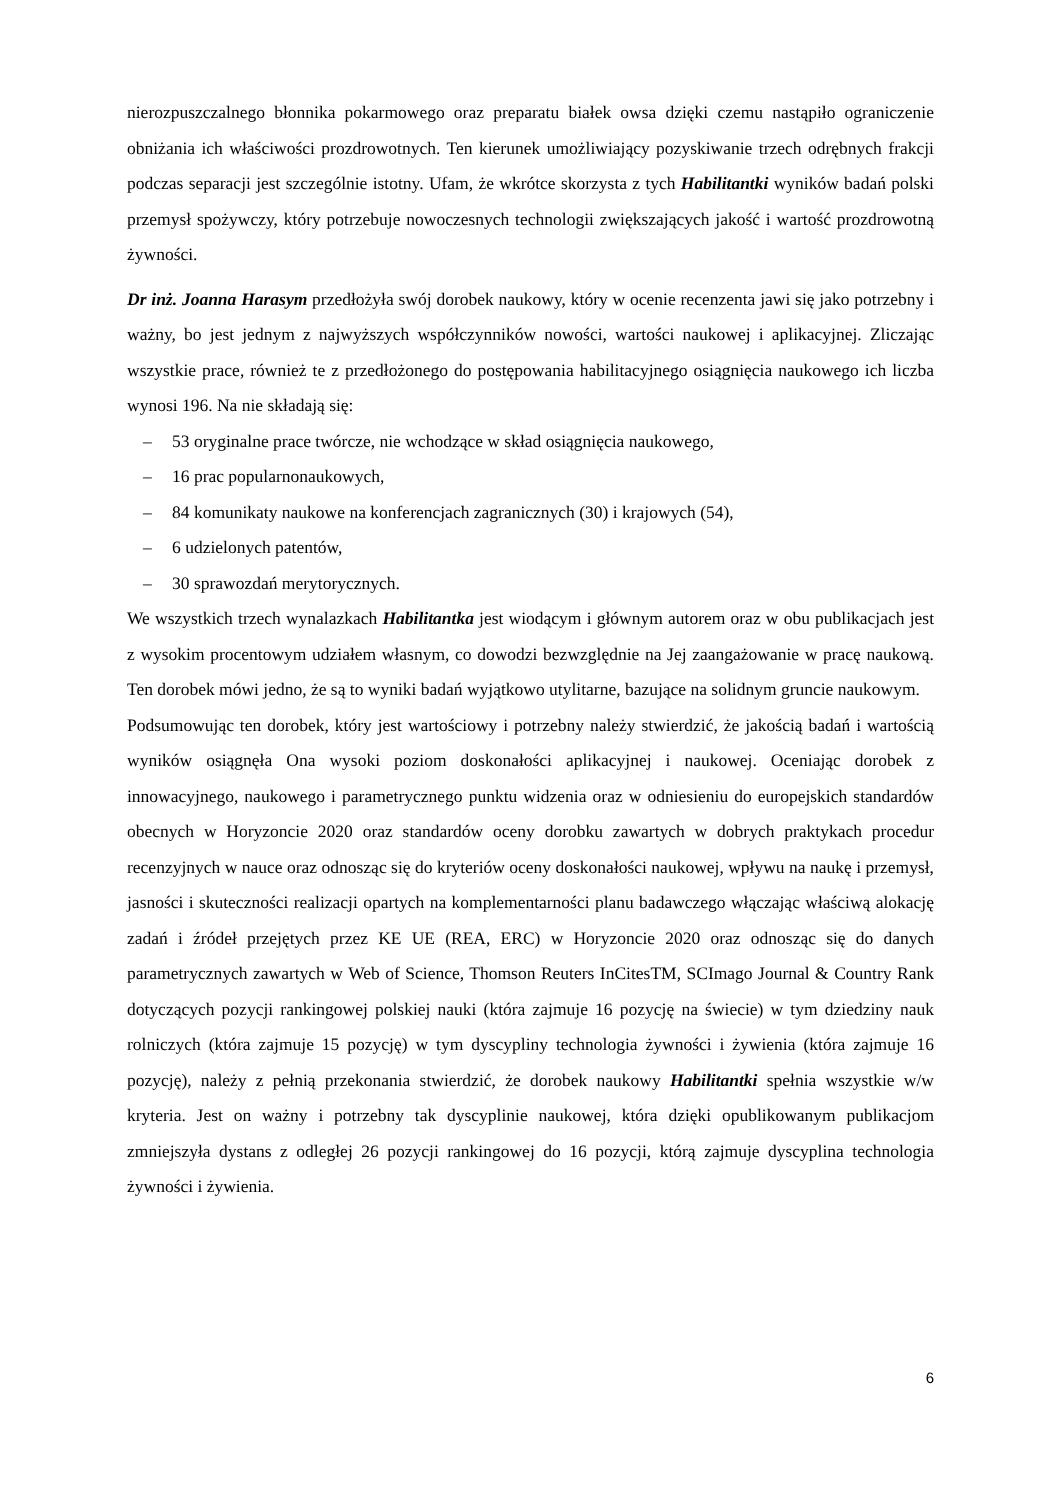nierozpuszczalnego błonnika pokarmowego oraz preparatu białek owsa dzięki czemu nastąpiło ograniczenie obniżania ich właściwości prozdrowotnych. Ten kierunek umożliwiający pozyskiwanie trzech odrębnych frakcji podczas separacji jest szczególnie istotny. Ufam, że wkrótce skorzysta z tych Habilitantki wyników badań polski przemysł spożywczy, który potrzebuje nowoczesnych technologii zwiększających jakość i wartość prozdrowotną żywności.
Dr inż. Joanna Harasym przedłożyła swój dorobek naukowy, który w ocenie recenzenta jawi się jako potrzebny i ważny, bo jest jednym z najwyższych współczynników nowości, wartości naukowej i aplikacyjnej. Zliczając wszystkie prace, również te z przedłożonego do postępowania habilitacyjnego osiągnięcia naukowego ich liczba wynosi 196. Na nie składają się:
– 53 oryginalne prace twórcze, nie wchodzące w skład osiągnięcia naukowego,
– 16 prac popularnonaukowych,
– 84 komunikaty naukowe na konferencjach zagranicznych (30) i krajowych (54),
– 6 udzielonych patentów,
– 30 sprawozdań merytorycznych.
We wszystkich trzech wynalazkach Habilitantka jest wiodącym i głównym autorem oraz w obu publikacjach jest z wysokim procentowym udziałem własnym, co dowodzi bezwzględnie na Jej zaangażowanie w pracę naukową. Ten dorobek mówi jedno, że są to wyniki badań wyjątkowo utylitarne, bazujące na solidnym gruncie naukowym.
Podsumowując ten dorobek, który jest wartościowy i potrzebny należy stwierdzić, że jakością badań i wartością wyników osiągnęła Ona wysoki poziom doskonałości aplikacyjnej i naukowej. Oceniając dorobek z innowacyjnego, naukowego i parametrycznego punktu widzenia oraz w odniesieniu do europejskich standardów obecnych w Horyzoncie 2020 oraz standardów oceny dorobku zawartych w dobrych praktykach procedur recenzyjnych w nauce oraz odnosząc się do kryteriów oceny doskonałości naukowej, wpływu na naukę i przemysł, jasności i skuteczności realizacji opartych na komplementarności planu badawczego włączając właściwą alokację zadań i źródeł przejętych przez KE UE (REA, ERC) w Horyzoncie 2020 oraz odnosząc się do danych parametrycznych zawartych w Web of Science, Thomson Reuters InCitesTM, SCImago Journal & Country Rank dotyczących pozycji rankingowej polskiej nauki (która zajmuje 16 pozycję na świecie) w tym dziedziny nauk rolniczych (która zajmuje 15 pozycję) w tym dyscypliny technologia żywności i żywienia (która zajmuje 16 pozycję), należy z pełnią przekonania stwierdzić, że dorobek naukowy Habilitantki spełnia wszystkie w/w kryteria. Jest on ważny i potrzebny tak dyscyplinie naukowej, która dzięki opublikowanym publikacjom zmniejszyła dystans z odległej 26 pozycji rankingowej do 16 pozycji, którą zajmuje dyscyplina technologia żywności i żywienia.
6